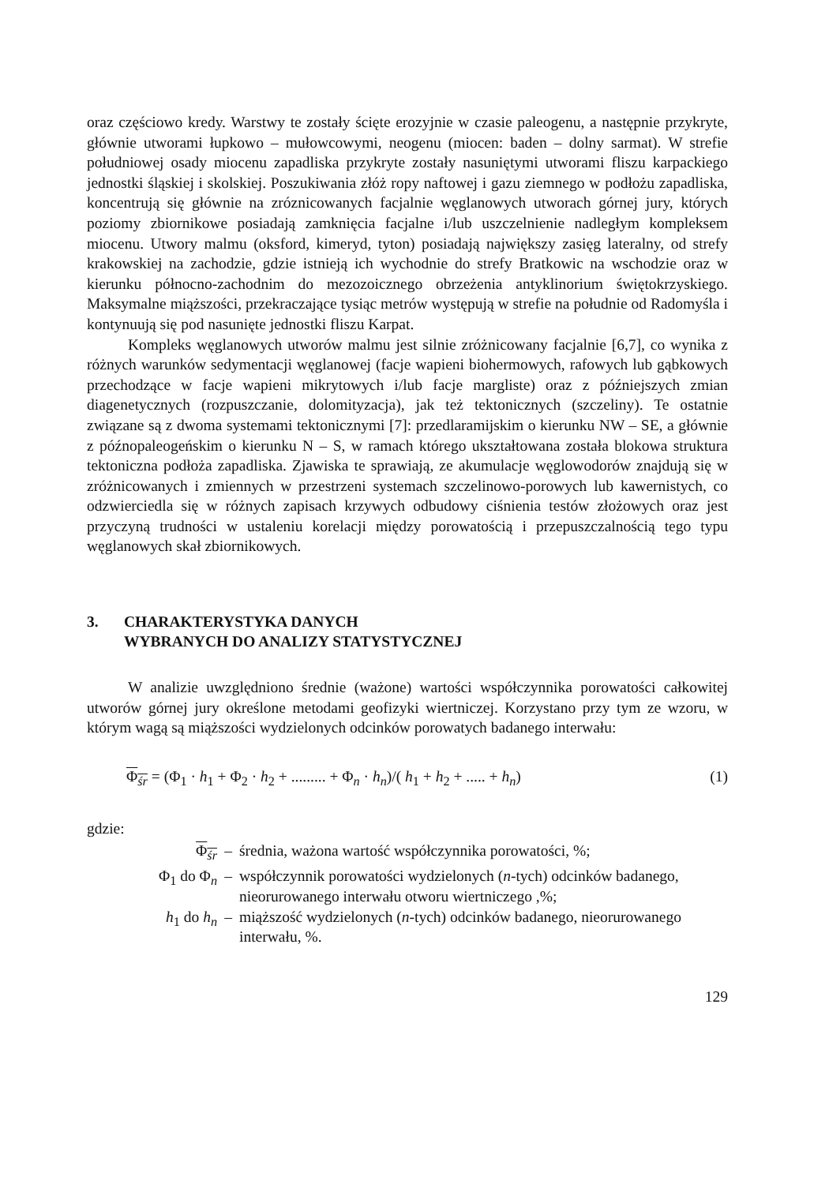oraz częściowo kredy. Warstwy te zostały ścięte erozyjnie w czasie paleogenu, a następnie przykryte, głównie utworami łupkowo – mułowcowymi, neogenu (miocen: baden – dolny sarmat). W strefie południowej osady miocenu zapadliska przykryte zostały nasuniętymi utworami fliszu karpackiego jednostki śląskiej i skolskiej. Poszukiwania złóż ropy naftowej i gazu ziemnego w podłożu zapadliska, koncentrują się głównie na zróznicowanych facjalnie węglanowych utworach górnej jury, których poziomy zbiornikowe posiadają zamknięcia facjalne i/lub uszczelnienie nadległym kompleksem miocenu. Utwory malmu (oksford, kimeryd, tyton) posiadają największy zasięg lateralny, od strefy krakowskiej na zachodzie, gdzie istnieją ich wychodnie do strefy Bratkowic na wschodzie oraz w kierunku północno-zachodnim do mezozoicznego obrzeżenia antyklinorium świętokrzyskiego. Maksymalne miąższości, przekraczające tysiąc metrów występują w strefie na południe od Radomyśla i kontynuują się pod nasunięte jednostki fliszu Karpat.
Kompleks węglanowych utworów malmu jest silnie zróżnicowany facjalnie [6,7], co wynika z różnych warunków sedymentacji węglanowej (facje wapieni biohermowych, rafowych lub gąbkowych przechodzące w facje wapieni mikrytowych i/lub facje margliste) oraz z późniejszych zmian diagenetycznych (rozpuszczanie, dolomityzacja), jak też tektonicznych (szczeliny). Te ostatnie związane są z dwoma systemami tektonicznymi [7]: przedlaramijskim o kierunku NW – SE, a głównie z późnopaleogeńskim o kierunku N – S, w ramach którego ukształtowana została blokowa struktura tektoniczna podłoża zapadliska. Zjawiska te sprawiają, ze akumulacje węglowodorów znajdują się w zróżnicowanych i zmiennych w przestrzeni systemach szczelinowo-porowych lub kawernistych, co odzwierciedla się w różnych zapisach krzywych odbudowy ciśnienia testów złożowych oraz jest przyczyną trudności w ustaleniu korelacji między porowatością i przepuszczalnością tego typu węglanowych skał zbiornikowych.
3. CHARAKTERYSTYKA DANYCH
WYBRANYCH DO ANALIZY STATYSTYCZNEJ
W analizie uwzględniono średnie (ważone) wartości współczynnika porowatości całkowitej utworów górnej jury określone metodami geofizyki wiertniczej. Korzystano przy tym ze wzoru, w którym wagą są miąższości wydzielonych odcinków porowatych badanego interwału:
Φ<sub>śr</sub> = (Φ<sub>1</sub> · h<sub>1</sub> + Φ<sub>2</sub> · h<sub>2</sub> + ......... + Φ<sub>n</sub> · h<sub>n</sub>)/( h<sub>1</sub> + h<sub>2</sub> + ..... + h<sub>n</sub>) (1)
gdzie:
| Φ<sub>śr</sub> | – | średnia, ważona wartość współczynnika porowatości, %; |
| Φ<sub>1</sub> do Φ<sub>n</sub> | – | współczynnik porowatości wydzielonych ( n -tych) odcinków badanego, nieorurowanego interwału otworu wiertniczego ,%; |
| h<sub>1</sub> do h<sub>n</sub> | – | miąższość wydzielonych ( n -tych) odcinków badanego, nieorurowanego interwału, %. |
129